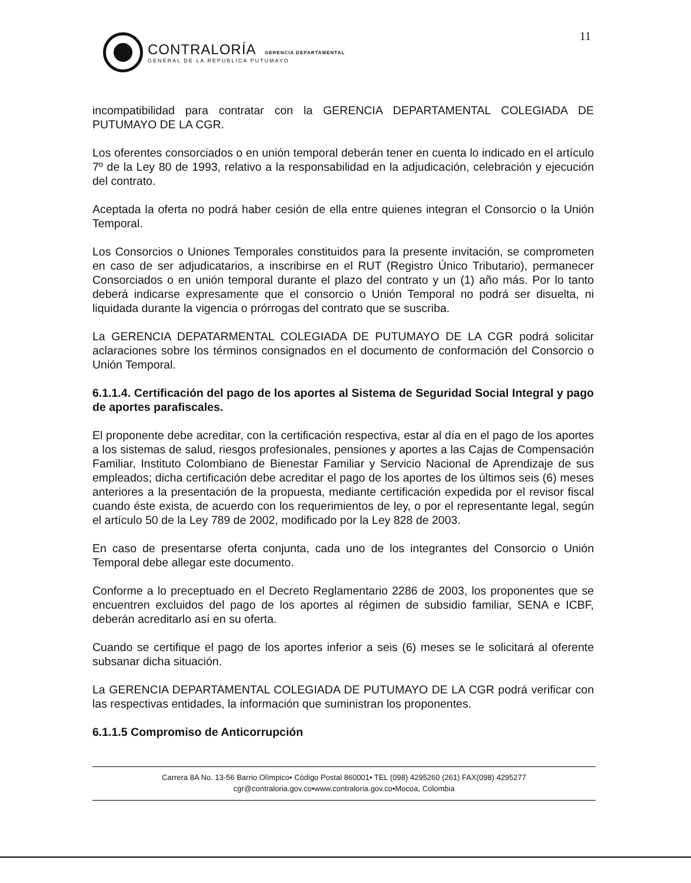11
CONTRALORÍA GERENCIA DEPARTAMENTAL
GENERAL DE LA REPÚBLICA PUTUMAYO
incompatibilidad para contratar con la GERENCIA DEPARTAMENTAL COLEGIADA DE PUTUMAYO DE LA CGR.
Los oferentes consorciados o en unión temporal deberán tener en cuenta lo indicado en el artículo 7º de la Ley 80 de 1993, relativo a la responsabilidad en la adjudicación, celebración y ejecución del contrato.
Aceptada la oferta no podrá haber cesión de ella entre quienes integran el Consorcio o la Unión Temporal.
Los Consorcios o Uniones Temporales constituidos para la presente invitación, se comprometen en caso de ser adjudicatarios, a inscribirse en el RUT (Registro Único Tributario), permanecer Consorciados o en unión temporal durante el plazo del contrato y un (1) año más. Por lo tanto deberá indicarse expresamente que el consorcio o Unión Temporal no podrá ser disuelta, ni liquidada durante la vigencia o prórrogas del contrato que se suscriba.
La GERENCIA DEPATARMENTAL COLEGIADA DE PUTUMAYO DE LA CGR podrá solicitar aclaraciones sobre los términos consignados en el documento de conformación del Consorcio o Unión Temporal.
6.1.1.4. Certificación del pago de los aportes al Sistema de Seguridad Social Integral y pago de aportes parafiscales.
El proponente debe acreditar, con la certificación respectiva, estar al día en el pago de los aportes a los sistemas de salud, riesgos profesionales, pensiones y aportes a las Cajas de Compensación Familiar, Instituto Colombiano de Bienestar Familiar y Servicio Nacional de Aprendizaje de sus empleados; dicha certificación debe acreditar el pago de los aportes de los últimos seis (6) meses anteriores a la presentación de la propuesta, mediante certificación expedida por el revisor fiscal cuando éste exista, de acuerdo con los requerimientos de ley, o por el representante legal, según el artículo 50 de la Ley 789 de 2002, modificado por la Ley 828 de 2003.
En caso de presentarse oferta conjunta, cada uno de los integrantes del Consorcio o Unión Temporal debe allegar este documento.
Conforme a lo preceptuado en el Decreto Reglamentario 2286 de 2003, los proponentes que se encuentren excluidos del pago de los aportes al régimen de subsidio familiar, SENA e ICBF, deberán acreditarlo así en su oferta.
Cuando se certifique el pago de los aportes inferior a seis (6) meses se le solicitará al oferente subsanar dicha situación.
La GERENCIA DEPARTAMENTAL COLEGIADA DE PUTUMAYO DE LA CGR podrá verificar con las respectivas entidades, la información que suministran los proponentes.
6.1.1.5 Compromiso de Anticorrupción
Carrera 8A No. 13-56 Barrio Olímpico• Código Postal 860001• TEL (098) 4295260 (261) FAX(098) 4295277
cgr@contraloria.gov.co•www.contraloria.gov.co•Mocoa, Colombia